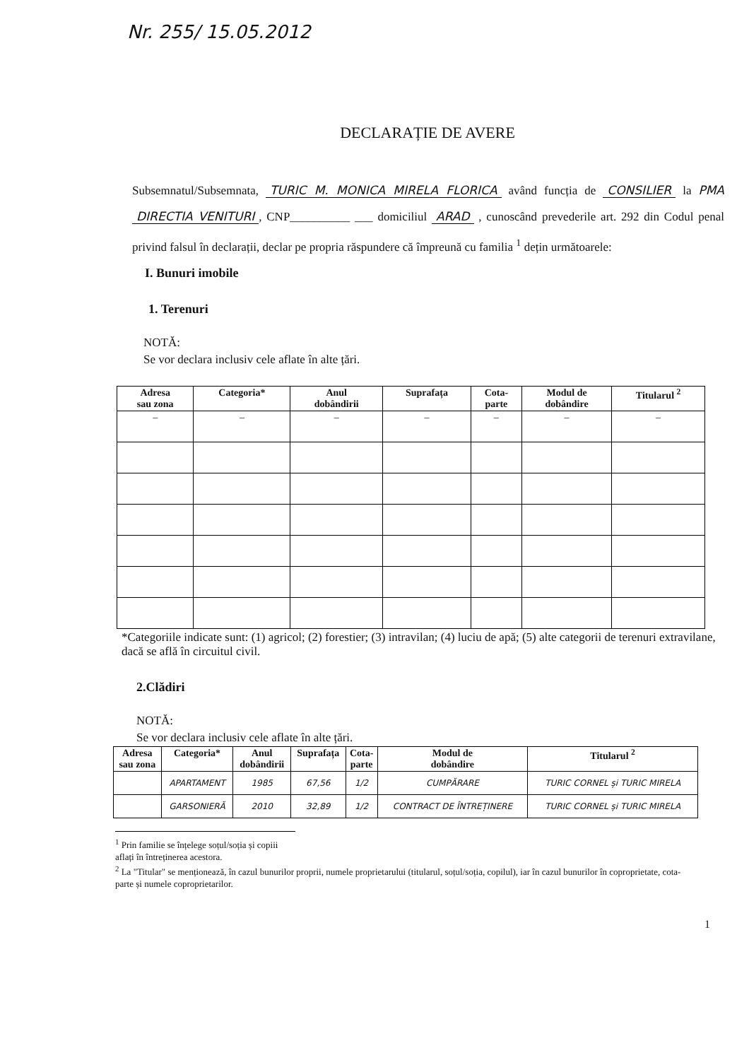Nr. 255/ 15.05.2012
DECLARAȚIE DE AVERE
Subsemnatul/Subsemnata, TURIC M. MONICA MIRELA FLORICA având funcția de CONSILIER la PMA DIRECTIA VENITURI, CNP__________ ___ domiciliul ARAD , cunoscând prevederile art. 292 din Codul penal privind falsul în declarații, declar pe propria răspundere că împreună cu familia <sup>1</sup> dețin următoarele:
I. Bunuri imobile
1. Terenuri
NOTĂ:
Se vor declara inclusiv cele aflate în alte țări.
| Adresa sau zona | Categoria* | Anul dobândirii | Suprafața | Cota- parte | Modul de dobândire | Titularul <sup>2</sup> |
| --- | --- | --- | --- | --- | --- | --- |
| – | – | – | – | – | – | – |
*Categoriile indicate sunt: (1) agricol; (2) forestier; (3) intravilan; (4) luciu de apă; (5) alte categorii de terenuri extravilane, dacă se află în circuitul civil.
2.Clădiri
NOTĂ:
Se vor declara inclusiv cele aflate în alte țări.
| Adresa sau zona | Categoria* | Anul dobândirii | Suprafața | Cota- parte | Modul de dobândire | Titularul <sup>2</sup> |
| --- | --- | --- | --- | --- | --- | --- |
| | APARTAMENT | 1985 | 67,56 | 1/2 | CUMPĂRARE | TURIC CORNEL și TURIC MIRELA |
| | GARSONIERĂ | 2010 | 32,89 | 1/2 | CONTRACT DE ÎNTREȚINERE | TURIC CORNEL și TURIC MIRELA |
<sup>1</sup> Prin familie se înțelege soțul/soția și copiii aflați în întreținerea acestora.
<sup>2</sup> La "Titular" se menționează, în cazul bunurilor proprii, numele proprietarului (titularul, soțul/soția, copilul), iar în cazul bunurilor în coproprietate, cota-parte și numele coproprietarilor.
1